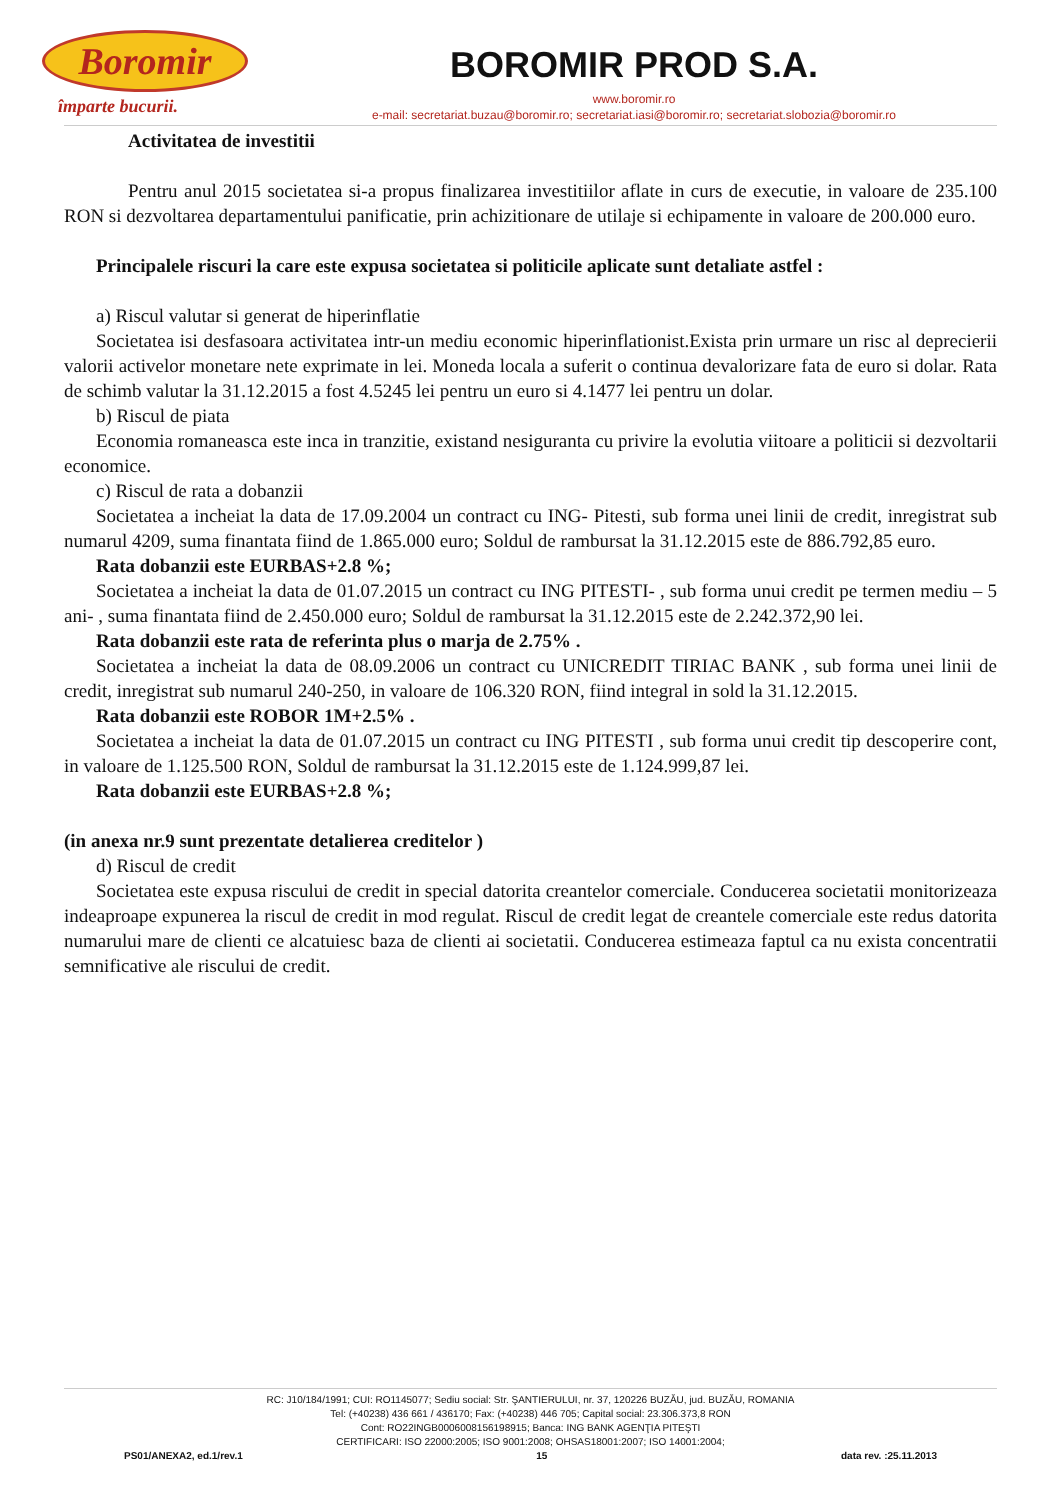Boromir
împarte bucurii.
BOROMIR PROD S.A.
www.boromir.ro
e-mail: secretariat.buzau@boromir.ro; secretariat.iasi@boromir.ro; secretariat.slobozia@boromir.ro
Activitatea de investitii
Pentru anul 2015 societatea si-a propus finalizarea investitiilor aflate in curs de executie, in valoare de 235.100 RON si dezvoltarea departamentului panificatie, prin achizitionare de utilaje si echipamente in valoare de 200.000 euro.
Principalele riscuri la care este expusa societatea si politicile aplicate sunt detaliate astfel :
a) Riscul valutar si generat de hiperinflatie
Societatea isi desfasoara activitatea intr-un mediu economic hiperinflationist.Exista prin urmare un risc al deprecierii valorii activelor monetare nete exprimate in lei. Moneda locala a suferit o continua devalorizare fata de euro si dolar. Rata de schimb valutar la 31.12.2015 a fost 4.5245 lei pentru un euro si 4.1477 lei pentru un dolar.
b) Riscul de piata
Economia romaneasca este inca in tranzitie, existand nesiguranta cu privire la evolutia viitoare a politicii si dezvoltarii economice.
c) Riscul de rata a dobanzii
Societatea a incheiat la data de 17.09.2004 un contract cu ING- Pitesti, sub forma unei linii de credit, inregistrat sub numarul 4209, suma finantata fiind de 1.865.000 euro; Soldul de rambursat la 31.12.2015 este de 886.792,85 euro.
Rata dobanzii este EURBAS+2.8 %;
Societatea a incheiat la data de 01.07.2015 un contract cu ING PITESTI- , sub forma unui credit pe termen mediu – 5 ani- , suma finantata fiind de 2.450.000 euro; Soldul de rambursat la 31.12.2015 este de 2.242.372,90 lei.
Rata dobanzii este rata de referinta plus o marja de 2.75% .
Societatea a incheiat la data de 08.09.2006 un contract cu UNICREDIT TIRIAC BANK , sub forma unei linii de credit, inregistrat sub numarul 240-250, in valoare de 106.320 RON, fiind integral in sold la 31.12.2015.
Rata dobanzii este ROBOR 1M+2.5% .
Societatea a incheiat la data de 01.07.2015 un contract cu ING PITESTI , sub forma unui credit tip descoperire cont, in valoare de 1.125.500 RON, Soldul de rambursat la 31.12.2015 este de 1.124.999,87 lei.
Rata dobanzii este EURBAS+2.8 %;
(in anexa nr.9 sunt prezentate detalierea creditelor )
d) Riscul de credit
Societatea este expusa riscului de credit in special datorita creantelor comerciale. Conducerea societatii monitorizeaza indeaproape expunerea la riscul de credit in mod regulat. Riscul de credit legat de creantele comerciale este redus datorita numarului mare de clienti ce alcatuiesc baza de clienti ai societatii. Conducerea estimeaza faptul ca nu exista concentratii semnificative ale riscului de credit.
RC: J10/184/1991; CUI: RO1145077; Sediu social: Str. ŞANTIERULUI, nr. 37, 120226 BUZĂU, jud. BUZĂU, ROMANIA
Tel: (+40238) 436 661 / 436170; Fax: (+40238) 446 705; Capital social: 23.306.373,8 RON
Cont: RO22INGB0006008156198915; Banca: ING BANK AGENŢIA PITEŞTI
CERTIFICARI: ISO 22000:2005; ISO 9001:2008; OHSAS18001:2007; ISO 14001:2004;
PS01/ANEXA2, ed.1/rev.1 15 data rev. :25.11.2013